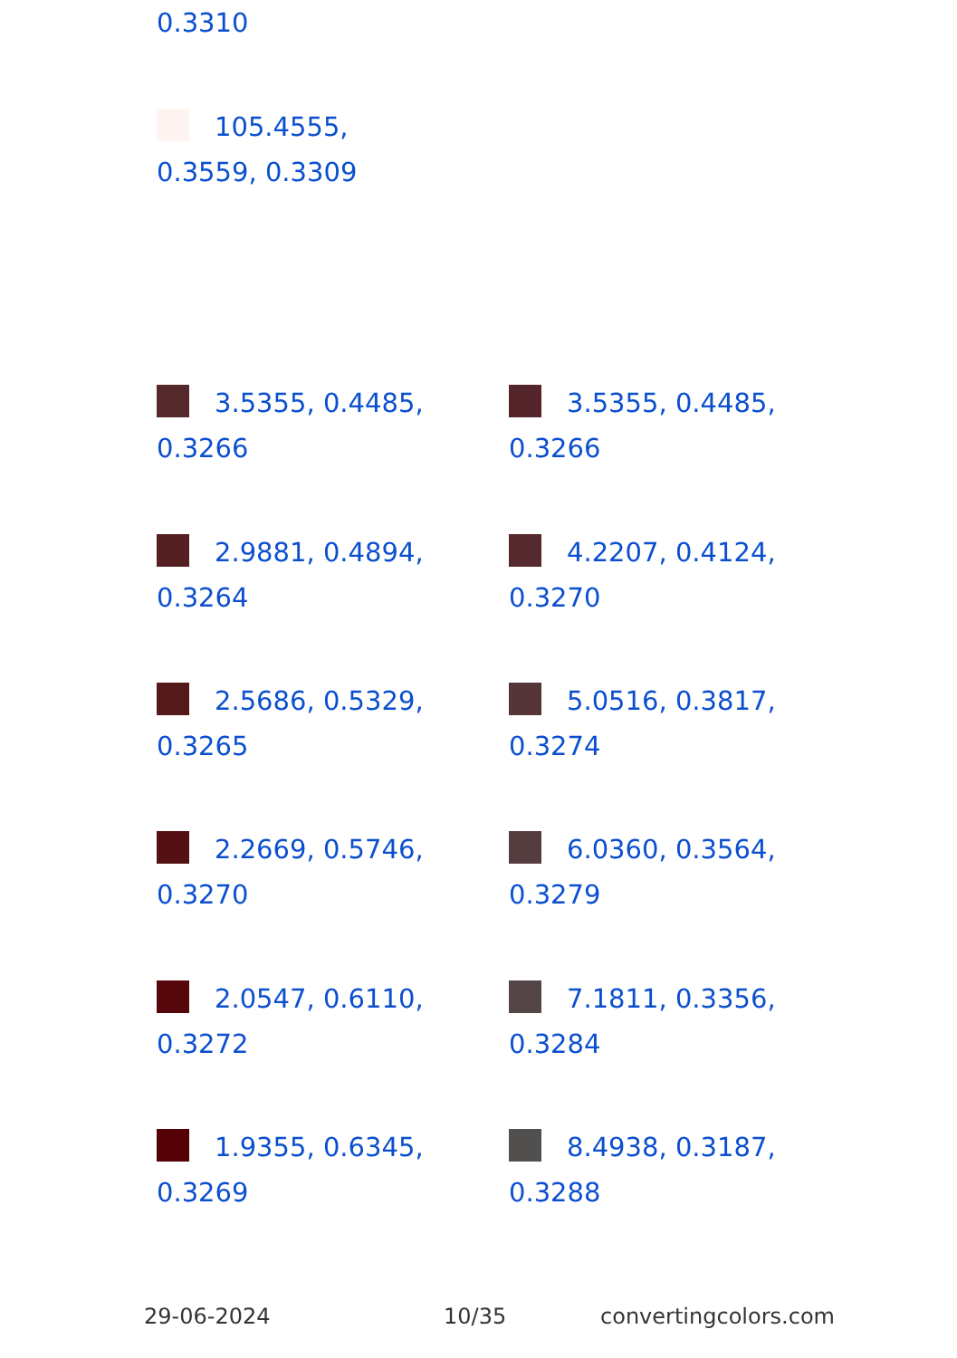0.3310
105.4555, 0.3559, 0.3309
3.5355, 0.4485, 0.3266
3.5355, 0.4485, 0.3266
2.9881, 0.4894, 0.3264
4.2207, 0.4124, 0.3270
2.5686, 0.5329, 0.3265
5.0516, 0.3817, 0.3274
2.2669, 0.5746, 0.3270
6.0360, 0.3564, 0.3279
2.0547, 0.6110, 0.3272
7.1811, 0.3356, 0.3284
1.9355, 0.6345, 0.3269
8.4938, 0.3187, 0.3288
29-06-2024 10/35 convertingcolors.com